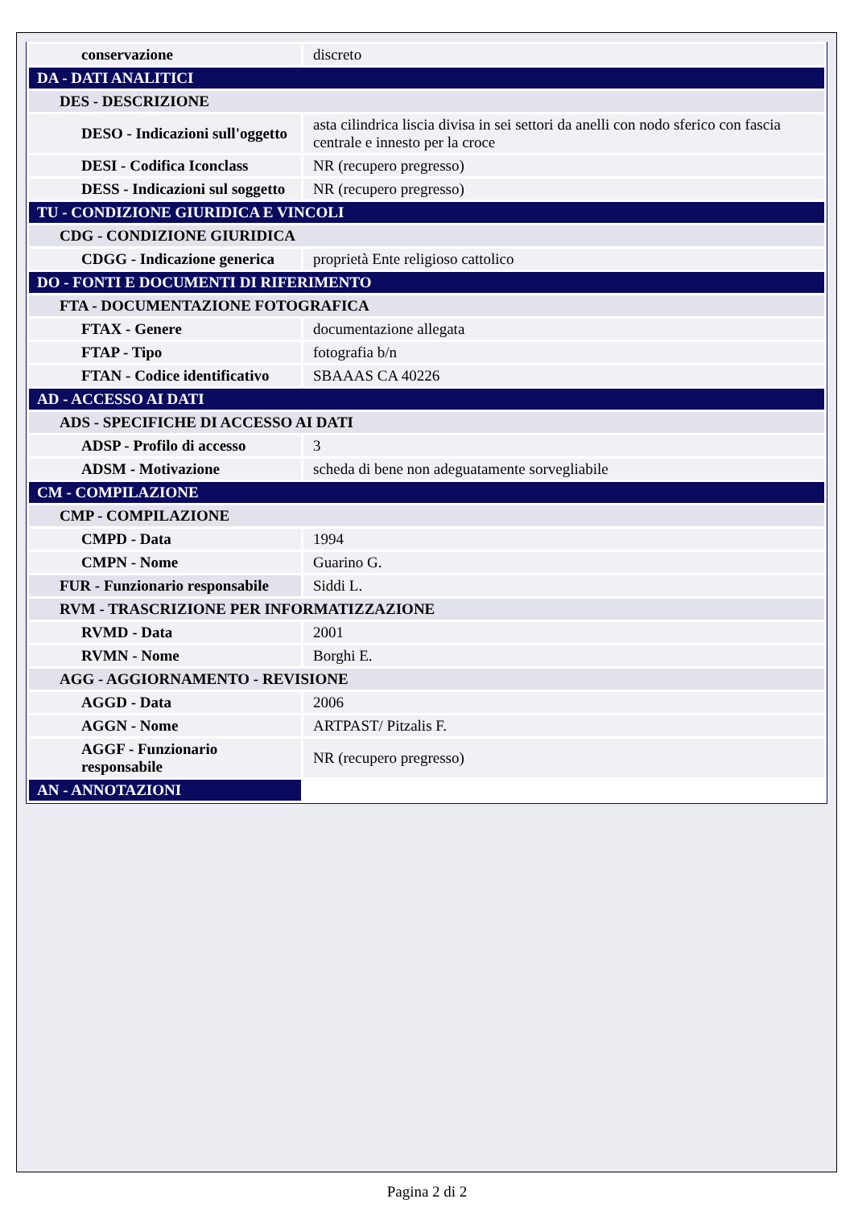| conservazione | discreto |
| DA - DATI ANALITICI | |
| DES - DESCRIZIONE | |
| DESO - Indicazioni sull'oggetto | asta cilindrica liscia divisa in sei settori da anelli con nodo sferico con fascia centrale e innesto per la croce |
| DESI - Codifica Iconclass | NR (recupero pregresso) |
| DESS - Indicazioni sul soggetto | NR (recupero pregresso) |
| TU - CONDIZIONE GIURIDICA E VINCOLI | |
| CDG - CONDIZIONE GIURIDICA | |
| CDGG - Indicazione generica | proprietà Ente religioso cattolico |
| DO - FONTI E DOCUMENTI DI RIFERIMENTO | |
| FTA - DOCUMENTAZIONE FOTOGRAFICA | |
| FTAX - Genere | documentazione allegata |
| FTAP - Tipo | fotografia b/n |
| FTAN - Codice identificativo | SBAAAS CA 40226 |
| AD - ACCESSO AI DATI | |
| ADS - SPECIFICHE DI ACCESSO AI DATI | |
| ADSP - Profilo di accesso | 3 |
| ADSM - Motivazione | scheda di bene non adeguatamente sorvegliabile |
| CM - COMPILAZIONE | |
| CMP - COMPILAZIONE | |
| CMPD - Data | 1994 |
| CMPN - Nome | Guarino G. |
| FUR - Funzionario responsabile | Siddi L. |
| RVM - TRASCRIZIONE PER INFORMATIZZAZIONE | |
| RVMD - Data | 2001 |
| RVMN - Nome | Borghi E. |
| AGG - AGGIORNAMENTO - REVISIONE | |
| AGGD - Data | 2006 |
| AGGN - Nome | ARTPAST/ Pitzalis F. |
| AGGF - Funzionario responsabile | NR (recupero pregresso) |
| AN - ANNOTAZIONI | |
Pagina 2 di 2